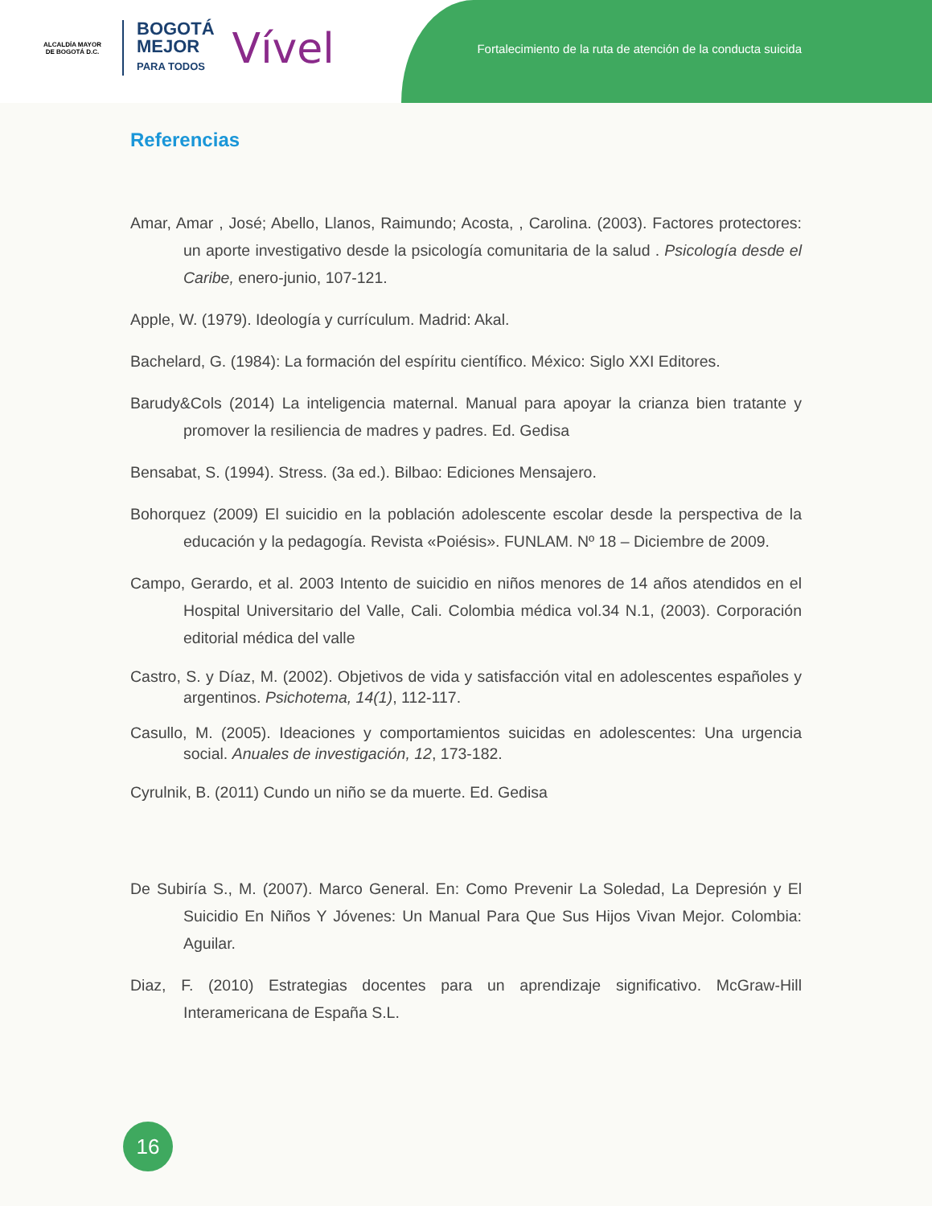ALCALDÍA MAYOR
DE BOGOTÁ D.C.
BOGOTÁ
MEJOR
PARA TODOS
Vível
Fortalecimiento de la ruta de atención de la conducta suicida
Referencias
Amar, Amar , José; Abello, Llanos, Raimundo; Acosta, , Carolina. (2003). Factores protectores: un aporte investigativo desde la psicología comunitaria de la salud . Psicología desde el Caribe, enero-junio, 107-121.
Apple, W. (1979). Ideología y currículum. Madrid: Akal.
Bachelard, G. (1984): La formación del espíritu científico. México: Siglo XXI Editores.
Barudy&Cols (2014) La inteligencia maternal. Manual para apoyar la crianza bien tratante y promover la resiliencia de madres y padres. Ed. Gedisa
Bensabat, S. (1994). Stress. (3a ed.). Bilbao: Ediciones Mensajero.
Bohorquez (2009) El suicidio en la población adolescente escolar desde la perspectiva de la educación y la pedagogía. Revista «Poiésis». FUNLAM. Nº 18 – Diciembre de 2009.
Campo, Gerardo, et al. 2003 Intento de suicidio en niños menores de 14 años atendidos en el Hospital Universitario del Valle, Cali. Colombia médica vol.34 N.1, (2003). Corporación editorial médica del valle
Castro, S. y Díaz, M. (2002). Objetivos de vida y satisfacción vital en adolescentes españoles y argentinos. Psichotema, 14(1), 112-117.
Casullo, M. (2005). Ideaciones y comportamientos suicidas en adolescentes: Una urgencia social. Anuales de investigación, 12, 173-182.
Cyrulnik, B. (2011) Cundo un niño se da muerte. Ed. Gedisa
De Subiría S., M. (2007). Marco General. En: Como Prevenir La Soledad, La Depresión y El Suicidio En Niños Y Jóvenes: Un Manual Para Que Sus Hijos Vivan Mejor. Colombia: Aguilar.
Diaz, F. (2010) Estrategias docentes para un aprendizaje significativo. McGraw-Hill Interamericana de España S.L.
16